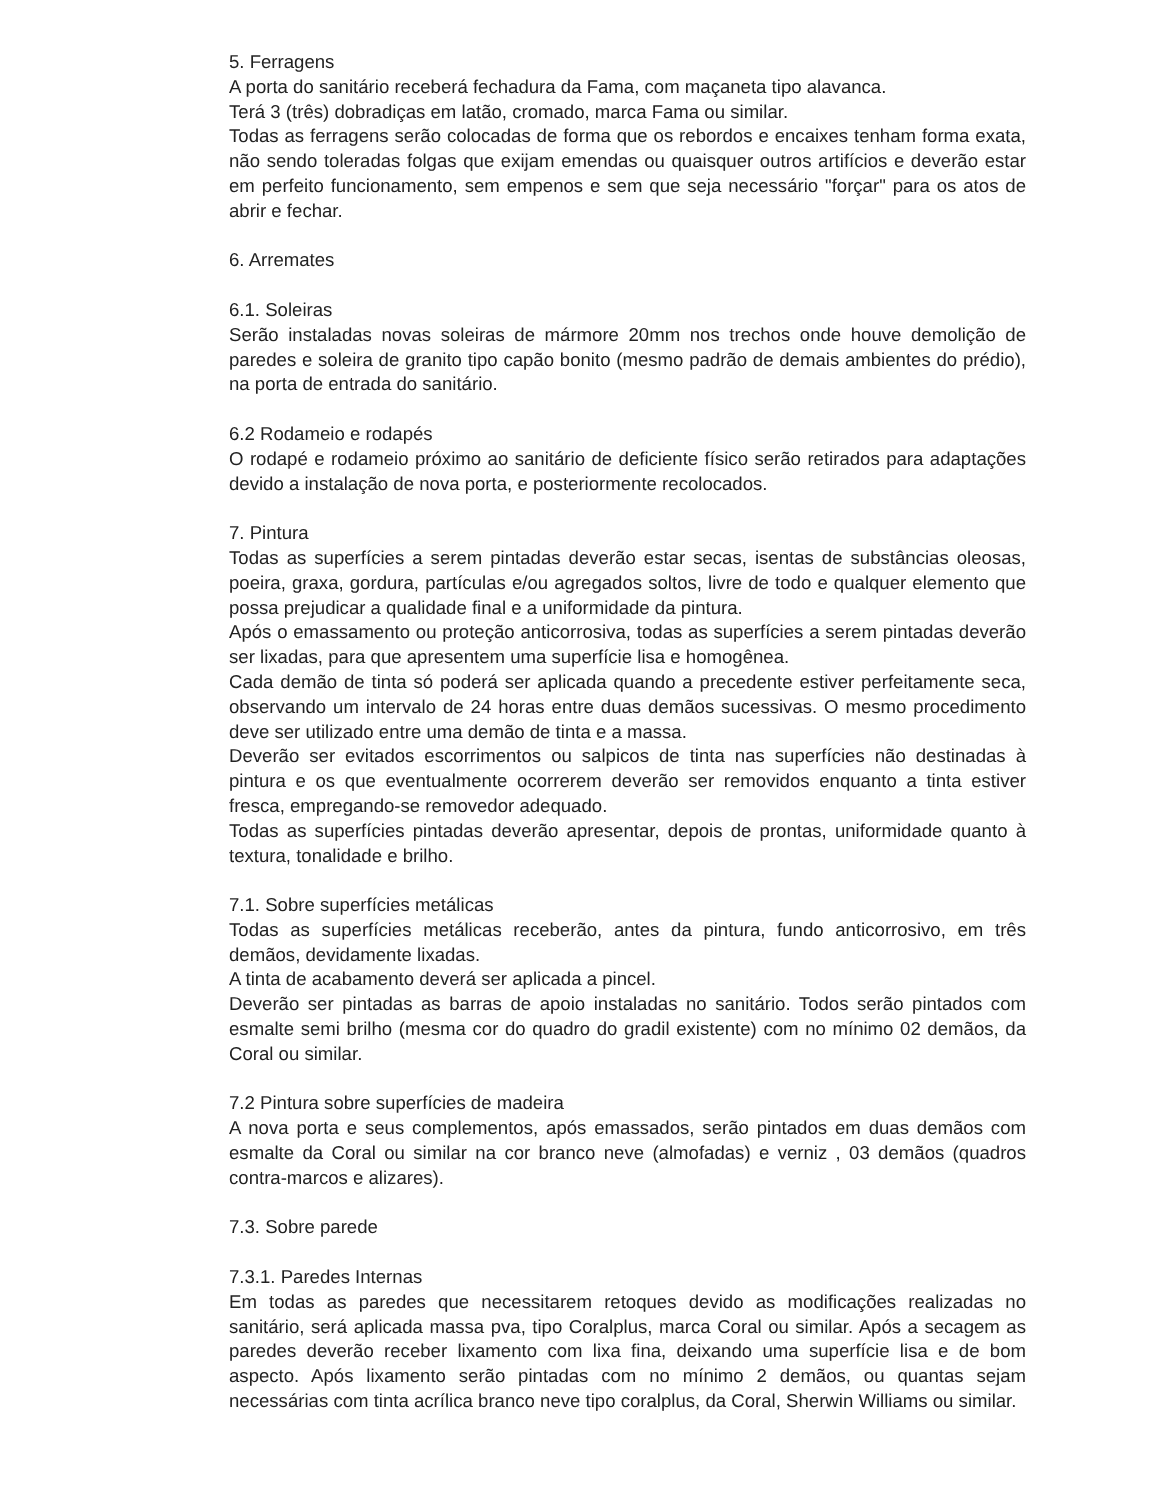5. Ferragens
A porta do sanitário receberá fechadura da Fama, com maçaneta tipo alavanca.
Terá 3 (três) dobradiças em latão, cromado, marca Fama ou similar.
Todas as ferragens serão colocadas de forma que os rebordos e encaixes tenham forma exata, não sendo toleradas folgas que exijam emendas ou quaisquer outros artifícios e deverão estar em perfeito funcionamento, sem empenos e sem que seja necessário "forçar" para os atos de abrir e fechar.
6. Arremates
6.1. Soleiras
Serão instaladas novas soleiras de mármore 20mm nos trechos onde houve demolição de paredes e soleira de granito tipo capão bonito (mesmo padrão de demais ambientes do prédio), na porta de entrada do sanitário.
6.2 Rodameio e rodapés
O rodapé e rodameio próximo ao sanitário de deficiente físico serão retirados para adaptações devido a instalação de nova porta, e posteriormente recolocados.
7. Pintura
Todas as superfícies a serem pintadas deverão estar secas, isentas de substâncias oleosas, poeira, graxa, gordura, partículas e/ou agregados soltos, livre de todo e qualquer elemento que possa prejudicar a qualidade final e a uniformidade da pintura.
Após o emassamento ou proteção anticorrosiva, todas as superfícies a serem pintadas deverão ser lixadas, para que apresentem uma superfície lisa e homogênea.
Cada demão de tinta só poderá ser aplicada quando a precedente estiver perfeitamente seca, observando um intervalo de 24 horas entre duas demãos sucessivas. O mesmo procedimento deve ser utilizado entre uma demão de tinta e a massa.
Deverão ser evitados escorrimentos ou salpicos de tinta nas superfícies não destinadas à pintura e os que eventualmente ocorrerem deverão ser removidos enquanto a tinta estiver fresca, empregando-se removedor adequado.
Todas as superfícies pintadas deverão apresentar, depois de prontas, uniformidade quanto à textura, tonalidade e brilho.
7.1. Sobre superfícies metálicas
Todas as superfícies metálicas receberão, antes da pintura, fundo anticorrosivo, em três demãos, devidamente lixadas.
A tinta de acabamento deverá ser aplicada a pincel.
Deverão ser pintadas as barras de apoio instaladas no sanitário. Todos serão pintados com esmalte semi brilho (mesma cor do quadro do gradil existente) com no mínimo 02 demãos, da Coral ou similar.
7.2 Pintura sobre superfícies de madeira
A nova porta e seus complementos, após emassados, serão pintados em duas demãos com esmalte da Coral ou similar na cor branco neve (almofadas) e verniz , 03 demãos (quadros contra-marcos e alizares).
7.3. Sobre parede
7.3.1. Paredes Internas
Em todas as paredes que necessitarem retoques devido as modificações realizadas no sanitário, será aplicada massa pva, tipo Coralplus, marca Coral ou similar. Após a secagem as paredes deverão receber lixamento com lixa fina, deixando uma superfície lisa e de bom aspecto. Após lixamento serão pintadas com no mínimo 2 demãos, ou quantas sejam necessárias com tinta acrílica branco neve tipo coralplus, da Coral, Sherwin Williams ou similar.